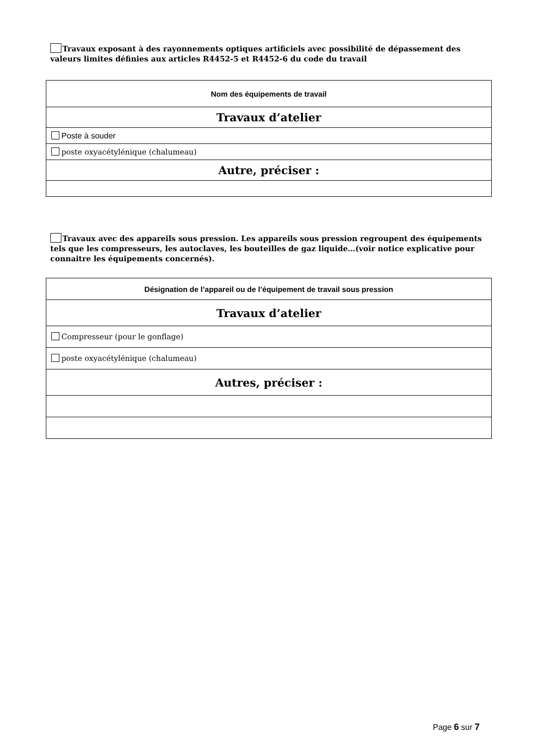Travaux exposant à des rayonnements optiques artificiels avec possibilité de dépassement des valeurs limites définies aux articles R4452-5 et R4452-6 du code du travail
| Nom des équipements de travail |
| Travaux d’atelier |
| Poste à souder |
| poste oxyacétylénique (chalumeau) |
| Autre, préciser : |
Travaux avec des appareils sous pression. Les appareils sous pression regroupent des équipements tels que les compresseurs, les autoclaves, les bouteilles de gaz liquide…(voir notice explicative pour connaitre les équipements concernés).
| Désignation de l’appareil ou de l’équipement de travail sous pression |
| Travaux d’atelier |
| Compresseur (pour le gonflage) |
| poste oxyacétylénique (chalumeau) |
| Autres, préciser : |
Page 6 sur 7